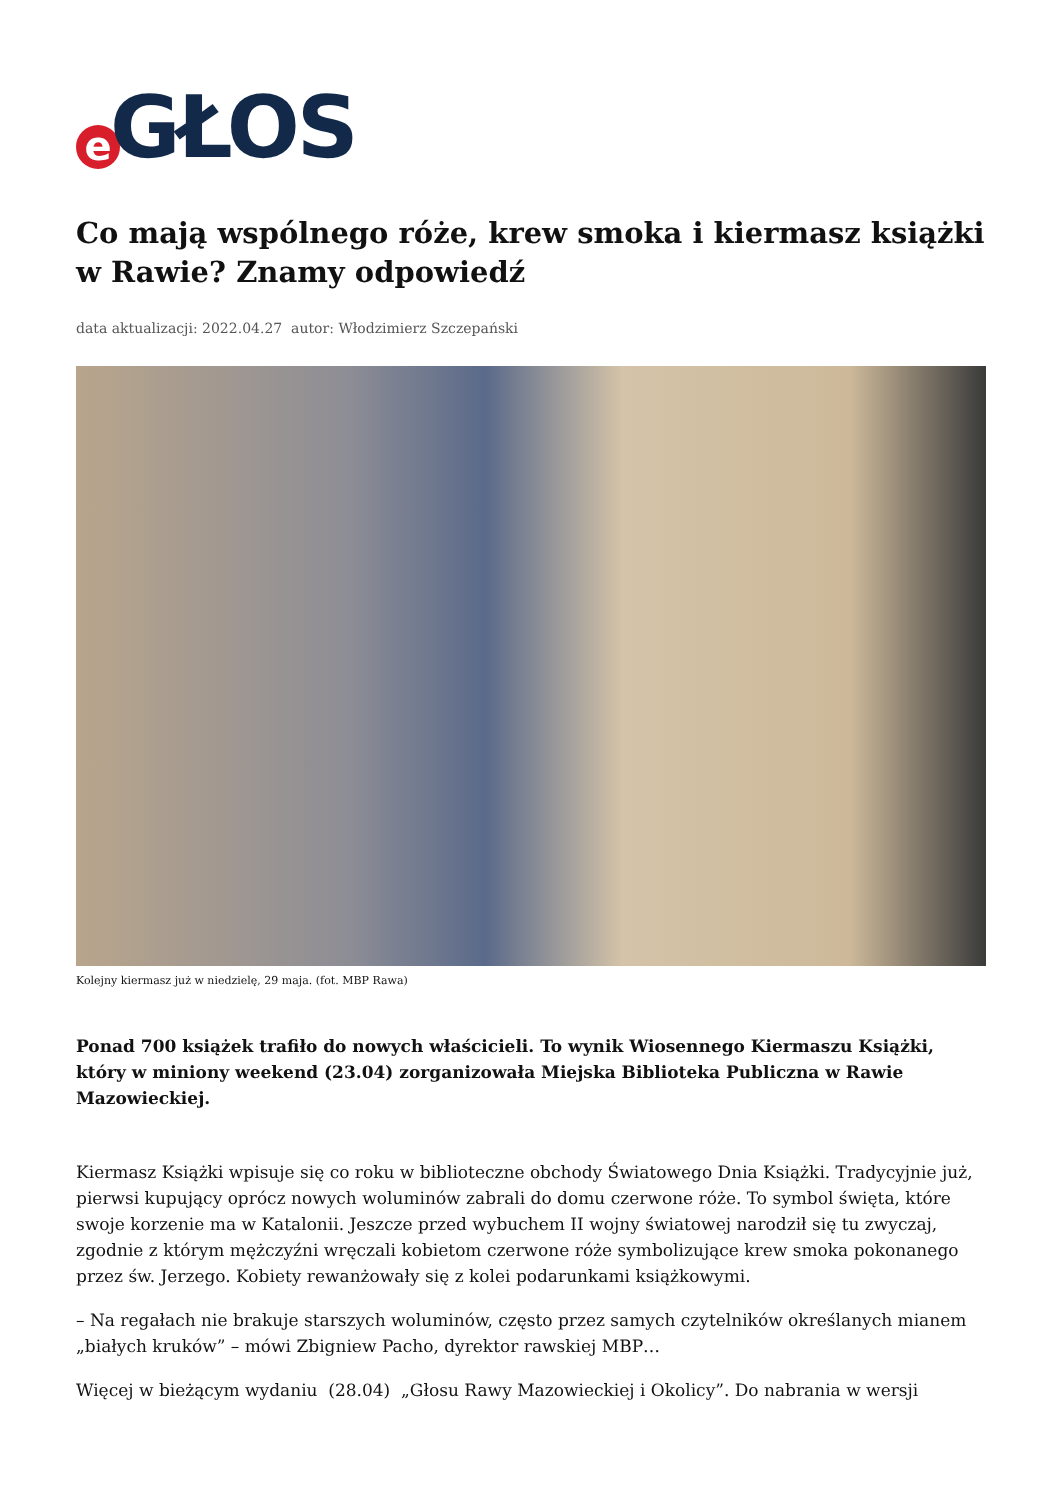e GŁOS
Co mają wspólnego róże, krew smoka i kiermasz książki w Rawie? Znamy odpowiedź
data aktualizacji: 2022.04.27 autor: Włodzimierz Szczepański
Kolejny kiermasz już w niedzielę, 29 maja. (fot. MBP Rawa)
Ponad 700 książek trafiło do nowych właścicieli. To wynik Wiosennego Kiermaszu Książki, który w miniony weekend (23.04) zorganizowała Miejska Biblioteka Publiczna w Rawie Mazowieckiej.
Kiermasz Książki wpisuje się co roku w biblioteczne obchody Światowego Dnia Książki. Tradycyjnie już, pierwsi kupujący oprócz nowych woluminów zabrali do domu czerwone róże. To symbol święta, które swoje korzenie ma w Katalonii. Jeszcze przed wybuchem II wojny światowej narodził się tu zwyczaj, zgodnie z którym mężczyźni wręczali kobietom czerwone róże symbolizujące krew smoka pokonanego przez św. Jerzego. Kobiety rewanżowały się z kolei podarunkami książkowymi.
– Na regałach nie brakuje starszych woluminów, często przez samych czytelników określanych mianem „białych kruków” – mówi Zbigniew Pacho, dyrektor rawskiej MBP…
Więcej w bieżącym wydaniu (28.04) „Głosu Rawy Mazowieckiej i Okolicy”. Do nabrania w wersji